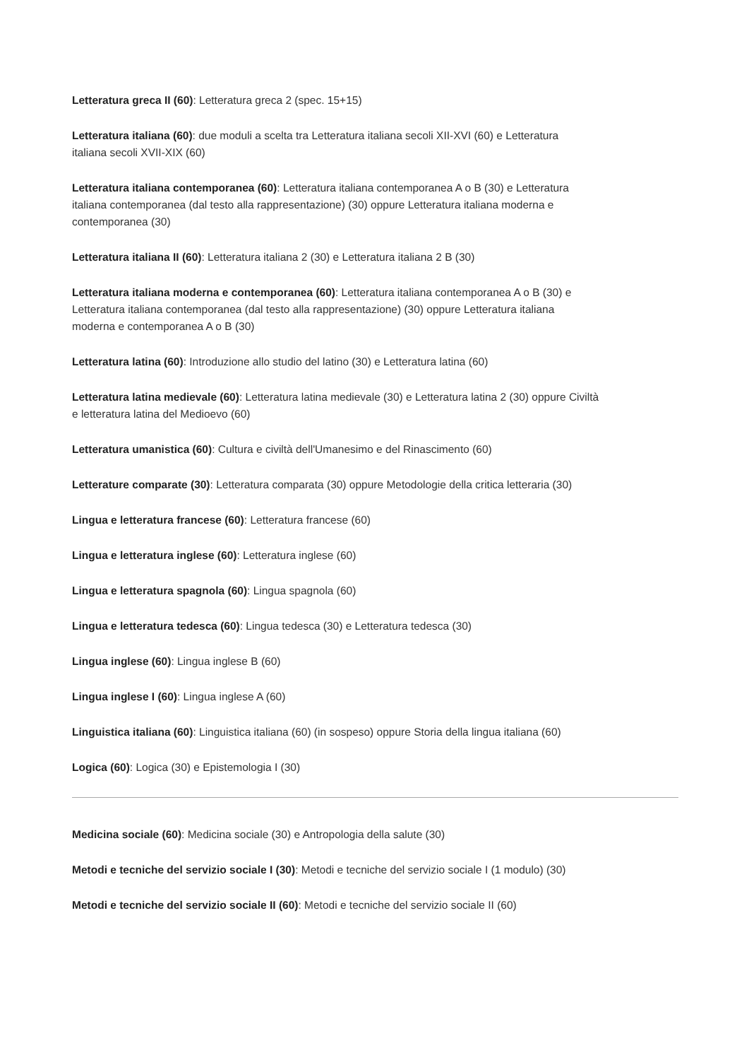Letteratura greca II (60): Letteratura greca 2 (spec. 15+15)
Letteratura italiana (60): due moduli a scelta tra Letteratura italiana secoli XII-XVI (60) e Letteratura
italiana secoli XVII-XIX (60)
Letteratura italiana contemporanea (60): Letteratura italiana contemporanea A o B (30) e Letteratura
italiana contemporanea (dal testo alla rappresentazione) (30) oppure Letteratura italiana moderna e
contemporanea (30)
Letteratura italiana II (60): Letteratura italiana 2 (30) e Letteratura italiana 2 B (30)
Letteratura italiana moderna e contemporanea (60): Letteratura italiana contemporanea A o B (30) e
Letteratura italiana contemporanea (dal testo alla rappresentazione) (30) oppure Letteratura italiana
moderna e contemporanea A o B (30)
Letteratura latina (60): Introduzione allo studio del latino (30) e Letteratura latina (60)
Letteratura latina medievale (60): Letteratura latina medievale (30) e Letteratura latina 2 (30) oppure Civiltà
e letteratura latina del Medioevo (60)
Letteratura umanistica (60): Cultura e civiltà dell'Umanesimo e del Rinascimento (60)
Letterature comparate (30): Letteratura comparata (30) oppure Metodologie della critica letteraria (30)
Lingua e letteratura francese (60): Letteratura francese (60)
Lingua e letteratura inglese (60): Letteratura inglese (60)
Lingua e letteratura spagnola (60): Lingua spagnola (60)
Lingua e letteratura tedesca (60): Lingua tedesca (30) e Letteratura tedesca (30)
Lingua inglese (60): Lingua inglese B (60)
Lingua inglese I (60): Lingua inglese A (60)
Linguistica italiana (60): Linguistica italiana (60) (in sospeso) oppure Storia della lingua italiana (60)
Logica (60): Logica (30) e Epistemologia I (30)
Medicina sociale (60): Medicina sociale (30) e Antropologia della salute (30)
Metodi e tecniche del servizio sociale I (30): Metodi e tecniche del servizio sociale I (1 modulo) (30)
Metodi e tecniche del servizio sociale II (60): Metodi e tecniche del servizio sociale II (60)